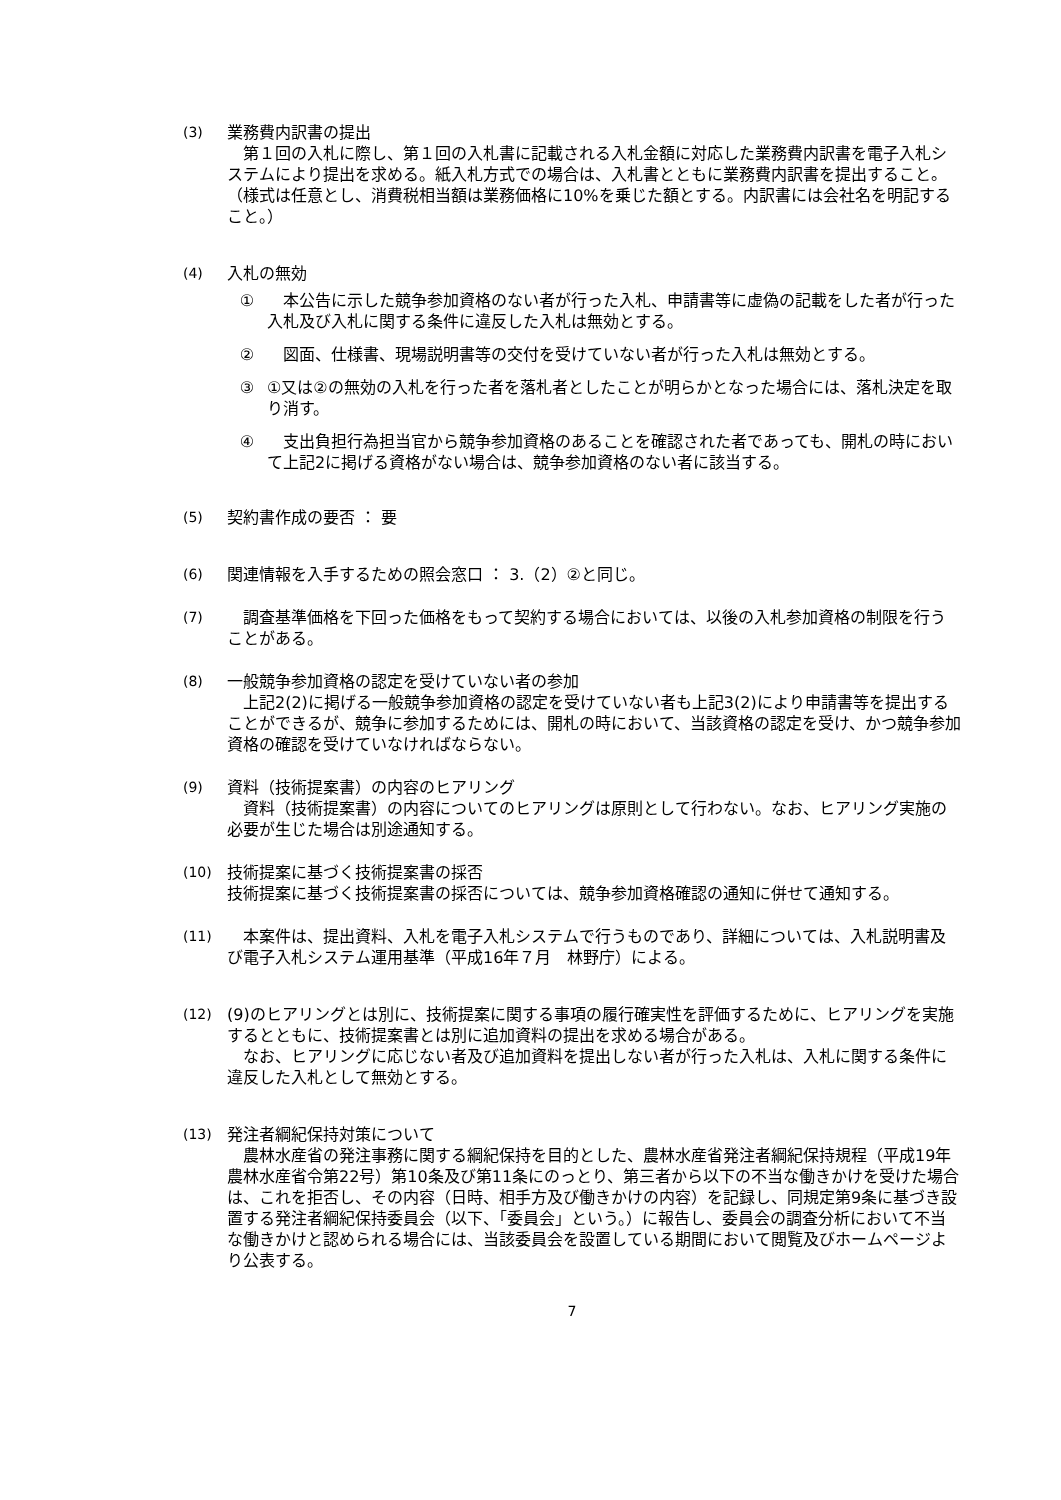(3) 業務費内訳書の提出
　第１回の入札に際し、第１回の入札書に記載される入札金額に対応した業務費内訳書を電子入札システムにより提出を求める。紙入札方式での場合は、入札書とともに業務費内訳書を提出すること。（様式は任意とし、消費税相当額は業務価格に10%を乗じた額とする。内訳書には会社名を明記すること。）
(4) 入札の無効
① 　本公告に示した競争参加資格のない者が行った入札、申請書等に虚偽の記載をした者が行った入札及び入札に関する条件に違反した入札は無効とする。
② 　図面、仕様書、現場説明書等の交付を受けていない者が行った入札は無効とする。
③ ①又は②の無効の入札を行った者を落札者としたことが明らかとなった場合には、落札決定を取り消す。
④ 　支出負担行為担当官から競争参加資格のあることを確認された者であっても、開札の時において上記2に掲げる資格がない場合は、競争参加資格のない者に該当する。
(5) 契約書作成の要否 ： 要
(6) 関連情報を入手するための照会窓口 ： 3.（2）②と同じ。
(7) 　調査基準価格を下回った価格をもって契約する場合においては、以後の入札参加資格の制限を行うことがある。
(8) 一般競争参加資格の認定を受けていない者の参加
　上記2(2)に掲げる一般競争参加資格の認定を受けていない者も上記3(2)により申請書等を提出することができるが、競争に参加するためには、開札の時において、当該資格の認定を受け、かつ競争参加資格の確認を受けていなければならない。
(9) 資料（技術提案書）の内容のヒアリング
　資料（技術提案書）の内容についてのヒアリングは原則として行わない。なお、ヒアリング実施の必要が生じた場合は別途通知する。
(10) 技術提案に基づく技術提案書の採否
技術提案に基づく技術提案書の採否については、競争参加資格確認の通知に併せて通知する。
(11) 　本案件は、提出資料、入札を電子入札システムで行うものであり、詳細については、入札説明書及び電子入札システム運用基準（平成16年７月　林野庁）による。
(12) (9)のヒアリングとは別に、技術提案に関する事項の履行確実性を評価するために、ヒアリングを実施するとともに、技術提案書とは別に追加資料の提出を求める場合がある。
　なお、ヒアリングに応じない者及び追加資料を提出しない者が行った入札は、入札に関する条件に違反した入札として無効とする。
(13) 発注者綱紀保持対策について
　農林水産省の発注事務に関する綱紀保持を目的とした、農林水産省発注者綱紀保持規程（平成19年農林水産省令第22号）第10条及び第11条にのっとり、第三者から以下の不当な働きかけを受けた場合は、これを拒否し、その内容（日時、相手方及び働きかけの内容）を記録し、同規定第9条に基づき設置する発注者綱紀保持委員会（以下、「委員会」という。）に報告し、委員会の調査分析において不当な働きかけと認められる場合には、当該委員会を設置している期間において閲覧及びホームページより公表する。
7